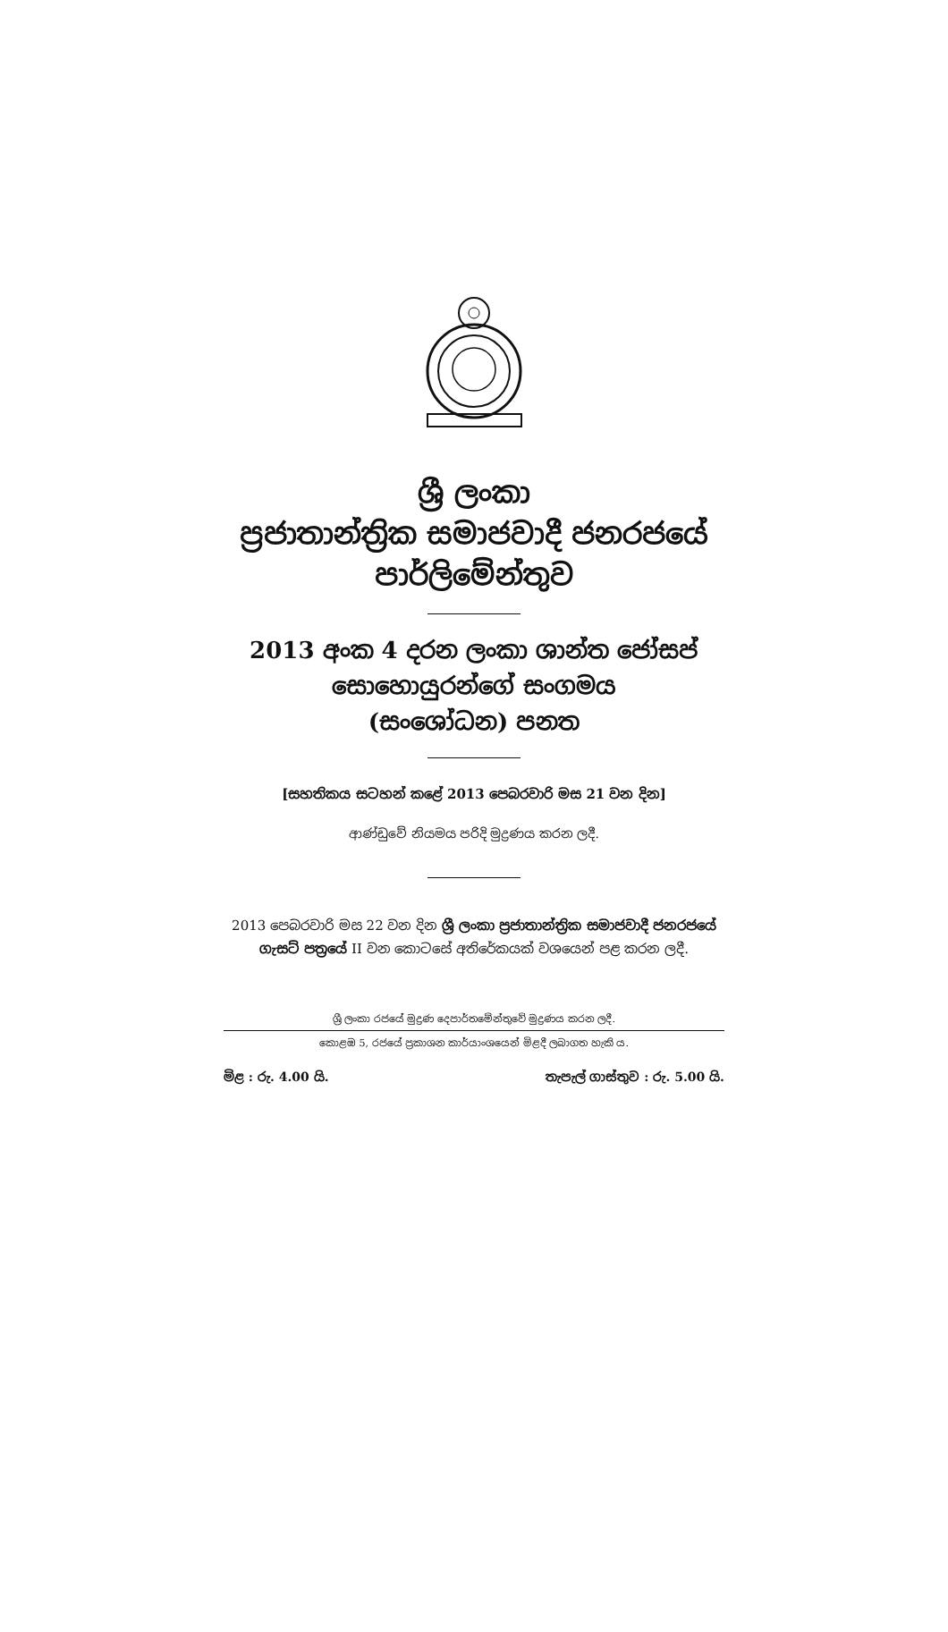ශ්‍රී ලංකා
ප්‍රජාතාන්ත්‍රික සමාජවාදී ජනරජයේ
පාර්ලිමේන්තුව
2013 අංක 4 දරන ලංකා ශාන්ත ජෝසප්
සොහොයුරන්ගේ සංගමය
(සංශෝධන) පනත
[සහතිකය සටහන් කළේ 2013 පෙබරවාරි මස 21 වන දින]
ආණ්ඩුවේ නියමය පරිදි මුද්‍රණය කරන ලදී.
2013 පෙබරවාරි මස 22 වන දින ශ්‍රී ලංකා ප්‍රජාතාන්ත්‍රික සමාජවාදී ජනරජයේ ගැසට් පත්‍රයේ II වන කොටසේ අතිරේකයක් වශයෙන් පළ කරන ලදී.
ශ්‍රී ලංකා රජයේ මුද්‍රණ දෙපාර්තමේන්තුවේ මුද්‍රණය කරන ලදී.
කොළඹ 5, රජයේ ප්‍රකාශන කාර්යාංශයෙන් මිළදී ලබාගත හැකි ය.
මිළ : රු. 4.00 යි. තැපැල් ගාස්තුව : රු. 5.00 යි.